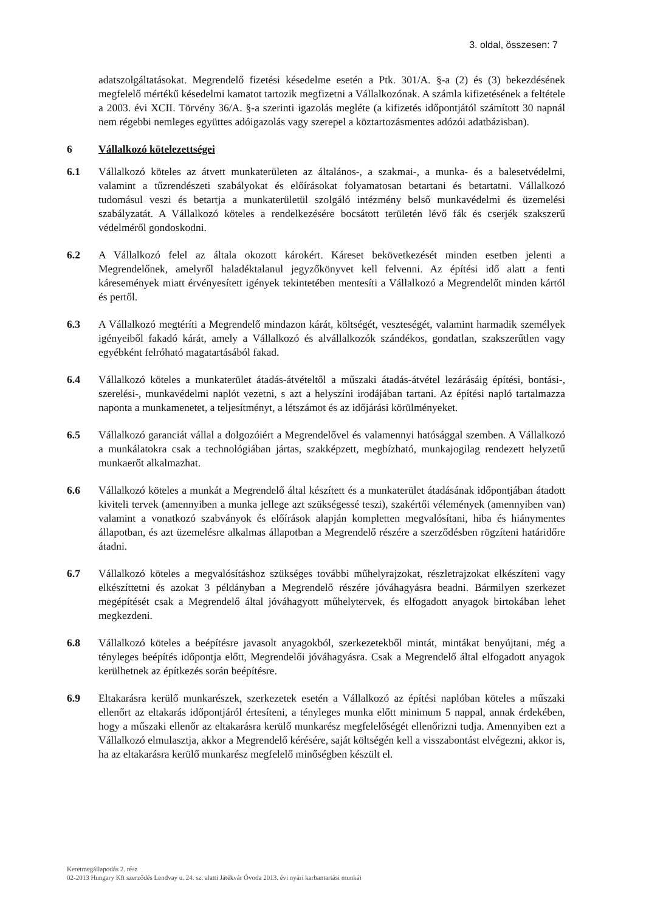3. oldal, összesen: 7
adatszolgáltatásokat. Megrendelő fizetési késedelme esetén a Ptk. 301/A. §-a (2) és (3) bekezdésének megfelelő mértékű késedelmi kamatot tartozik megfizetni a Vállalkozónak. A számla kifizetésének a feltétele a 2003. évi XCII. Törvény 36/A. §-a szerinti igazolás megléte (a kifizetés időpontjától számított 30 napnál nem régebbi nemleges együttes adóigazolás vagy szerepel a köztartozásmentes adózói adatbázisban).
6 Vállalkozó kötelezettségei
6.1 Vállalkozó köteles az átvett munkaterületen az általános-, a szakmai-, a munka- és a balesetvédelmi, valamint a tűzrendészeti szabályokat és előírásokat folyamatosan betartani és betartatni. Vállalkozó tudomásul veszi és betartja a munkaterületül szolgáló intézmény belső munkavédelmi és üzemelési szabályzatát. A Vállalkozó köteles a rendelkezésére bocsátott területén lévő fák és cserjék szakszerű védelméről gondoskodni.
6.2 A Vállalkozó felel az általa okozott károkért. Káreset bekövetkezését minden esetben jelenti a Megrendelőnek, amelyről haladéktalanul jegyzőkönyvet kell felvenni. Az építési idő alatt a fenti káresemények miatt érvényesített igények tekintetében mentesíti a Vállalkozó a Megrendelőt minden kártól és pertől.
6.3 A Vállalkozó megtéríti a Megrendelő mindazon kárát, költségét, veszteségét, valamint harmadik személyek igényeiből fakadó kárát, amely a Vállalkozó és alvállalkozók szándékos, gondatlan, szakszerűtlen vagy egyébként felróható magatartásából fakad.
6.4 Vállalkozó köteles a munkaterület átadás-átvételtől a műszaki átadás-átvétel lezárásáig építési, bontási-, szerelési-, munkavédelmi naplót vezetni, s azt a helyszíni irodájában tartani. Az építési napló tartalmazza naponta a munkamenetet, a teljesítményt, a létszámot és az időjárási körülményeket.
6.5 Vállalkozó garanciát vállal a dolgozóiért a Megrendelővel és valamennyi hatósággal szemben. A Vállalkozó a munkálatokra csak a technológiában jártas, szakképzett, megbízható, munkajogilag rendezett helyzetű munkaerőt alkalmazhat.
6.6 Vállalkozó köteles a munkát a Megrendelő által készített és a munkaterület átadásának időpontjában átadott kiviteli tervek (amennyiben a munka jellege azt szükségessé teszi), szakértői vélemények (amennyiben van) valamint a vonatkozó szabványok és előírások alapján kompletten megvalósítani, hiba és hiánymentes állapotban, és azt üzemelésre alkalmas állapotban a Megrendelő részére a szerződésben rögzíteni határidőre átadni.
6.7 Vállalkozó köteles a megvalósításhoz szükséges további műhelyrajzokat, részletrajzokat elkészíteni vagy elkészíttetni és azokat 3 példányban a Megrendelő részére jóváhagyásra beadni. Bármilyen szerkezet megépítését csak a Megrendelő által jóváhagyott műhelytervek, és elfogadott anyagok birtokában lehet megkezdeni.
6.8 Vállalkozó köteles a beépítésre javasolt anyagokból, szerkezetekből mintát, mintákat benyújtani, még a tényleges beépítés időpontja előtt, Megrendelői jóváhagyásra. Csak a Megrendelő által elfogadott anyagok kerülhetnek az építkezés során beépítésre.
6.9 Eltakarásra kerülő munkarészek, szerkezetek esetén a Vállalkozó az építési naplóban köteles a műszaki ellenőrt az eltakarás időpontjáról értesíteni, a tényleges munka előtt minimum 5 nappal, annak érdekében, hogy a műszaki ellenőr az eltakarásra kerülő munkarész megfelelőségét ellenőrizni tudja. Amennyiben ezt a Vállalkozó elmulasztja, akkor a Megrendelő kérésére, saját költségén kell a visszabontást elvégezni, akkor is, ha az eltakarásra kerülő munkarész megfelelő minőségben készült el.
Keretmegállapodás 2. rész
02-2013 Hungary Kft szerződés Lendvay u. 24. sz. alatti Játékvár Óvoda 2013. évi nyári karbantartási munkái